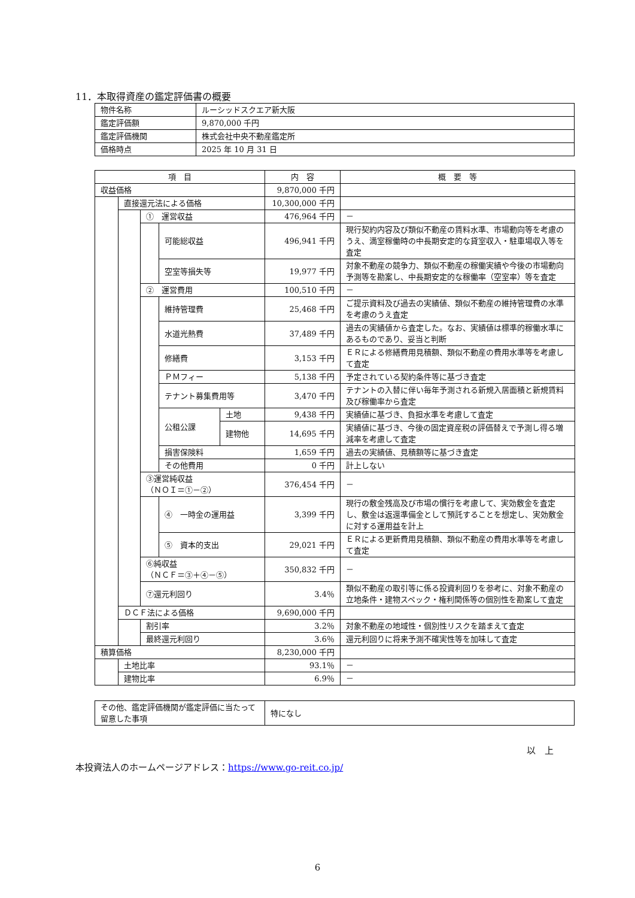11．本取得資産の鑑定評価書の概要
| 物件名称 | ルーシッドスクエア新大阪 |
| 鑑定評価額 | 9,870,000 千円 |
| 鑑定評価機関 | 株式会社中央不動産鑑定所 |
| 価格時点 | 2025 年 10 月 31 日 |
| 項 目 | | | | | 内 容 | 概 要 等 |
| --- | --- | --- | --- | --- | --- | --- |
| 収益価格 | | | | | 9,870,000 千円 | |
| | 直接還元法による価格 | | | | 10,300,000 千円 | |
| | | ① 運営収益 | | | 476,964 千円 | － |
| | | | 可能総収益 | | 496,941 千円 | 現行契約内容及び類似不動産の賃料水準、市場動向等を考慮のうえ、満室稼働時の中長期安定的な貸室収入・駐車場収入等を査定 |
| | | | 空室等損失等 | | 19,977 千円 | 対象不動産の競争力、類似不動産の稼働実績や今後の市場動向予測等を勘案し、中長期安定的な稼働率（空室率）等を査定 |
| | | ② 運営費用 | | | 100,510 千円 | － |
| | | | 維持管理費 | | 25,468 千円 | ご提示資料及び過去の実績値、類似不動産の維持管理費の水準を考慮のうえ査定 |
| | | | 水道光熱費 | | 37,489 千円 | 過去の実績値から査定した。なお、実績値は標準的稼働水準にあるものであり、妥当と判断 |
| | | | 修繕費 | | 3,153 千円 | ＥＲによる修繕費用見積額、類似不動産の費用水準等を考慮して査定 |
| | | | ＰＭフィー | | 5,138 千円 | 予定されている契約条件等に基づき査定 |
| | | | テナント募集費用等 | | 3,470 千円 | テナントの入替に伴い毎年予測される新規入居面積と新規賃料及び稼働率から査定 |
| | | | 公租公課 | 土地 | 9,438 千円 | 実績値に基づき、負担水準を考慮して査定 |
| | | | | 建物他 | 14,695 千円 | 実績値に基づき、今後の固定資産税の評価替えで予測し得る増減率を考慮して査定 |
| | | | 損害保険料 | | 1,659 千円 | 過去の実績値、見積額等に基づき査定 |
| | | | その他費用 | | 0 千円 | 計上しない |
| | | ③運営純収益 （ＮＯＩ＝①－②） | | | 376,454 千円 | － |
| | | | ④ 一時金の運用益 | | 3,399 千円 | 現行の敷金残高及び市場の慣行を考慮して、実効敷金を査定し、敷金は返還準備金として預託することを想定し、実効敷金に対する運用益を計上 |
| | | | ⑤ 資本的支出 | | 29,021 千円 | ＥＲによる更新費用見積額、類似不動産の費用水準等を考慮して査定 |
| | | ⑥純収益 （ＮＣＦ＝③＋④－⑤） | | | 350,832 千円 | － |
| | | ⑦還元利回り | | | 3.4％ | 類似不動産の取引等に係る投資利回りを参考に、対象不動産の立地条件・建物スペック・権利関係等の個別性を勘案して査定 |
| | ＤＣＦ法による価格 | | | | 9,690,000 千円 | |
| | | 割引率 | | | 3.2％ | 対象不動産の地域性・個別性リスクを踏まえて査定 |
| | | 最終還元利回り | | | 3.6％ | 還元利回りに将来予測不確実性等を加味して査定 |
| 積算価格 | | | | | 8,230,000 千円 | |
| | 土地比率 | | | | 93.1％ | － |
| | 建物比率 | | | | 6.9％ | － |
| その他、鑑定評価機関が鑑定評価に当たって留意した事項 | 特になし |
以　上
本投資法人のホームページアドレス：https://www.go-reit.co.jp/
6